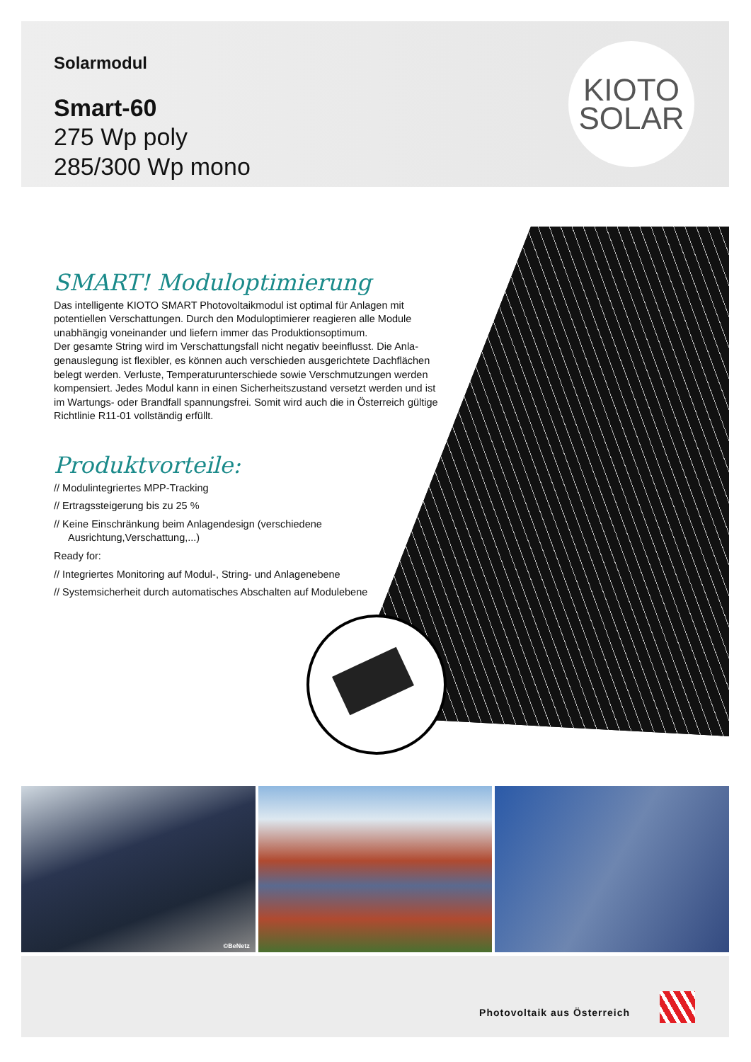Solarmodul
Smart-60
275 Wp poly
285/300 Wp mono
KIOTO
SOLAR
SMART! Moduloptimierung
Das intelligente KIOTO SMART Photovoltaikmodul ist optimal für Anlagen mit potentiellen Verschattungen. Durch den Moduloptimierer reagieren alle Module unabhängig voneinander und liefern immer das Produktionsoptimum.
Der gesamte String wird im Verschattungsfall nicht negativ beeinflusst. Die Anla-genauslegung ist flexibler, es können auch verschieden ausgerichtete Dachflächen belegt werden. Verluste, Temperaturunterschiede sowie Verschmutzungen werden kompensiert. Jedes Modul kann in einen Sicherheitszustand versetzt werden und ist im Wartungs- oder Brandfall spannungsfrei. Somit wird auch die in Österreich gültige Richtlinie R11-01 vollständig erfüllt.
Produktvorteile:
// Modulintegriertes MPP-Tracking
// Ertragssteigerung bis zu 25 %
// Keine Einschränkung beim Anlagendesign (verschiedene Ausrichtung,Verschattung,...)
Ready for:
// Integriertes Monitoring auf Modul-, String- und Anlagenebene
// Systemsicherheit durch automatisches Abschalten auf Modulebene
©BeNetz
Photovoltaik aus Österreich